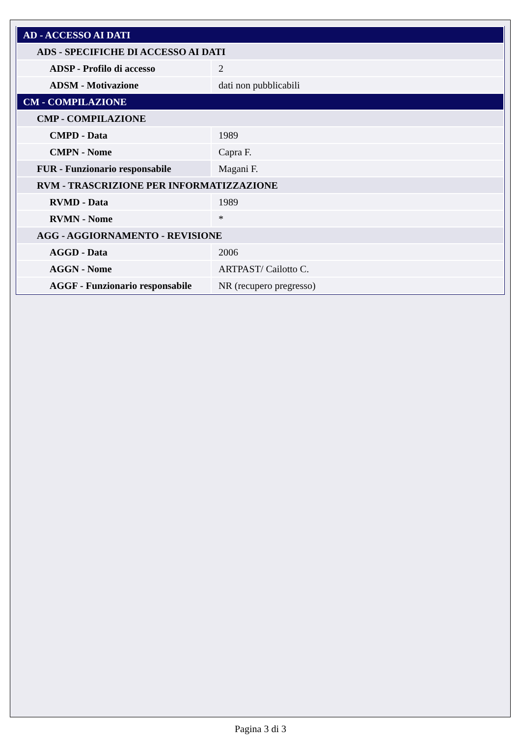| AD - ACCESSO AI DATI | |
| ADS - SPECIFICHE DI ACCESSO AI DATI | |
| ADSP - Profilo di accesso | 2 |
| ADSM - Motivazione | dati non pubblicabili |
| CM - COMPILAZIONE | |
| CMP - COMPILAZIONE | |
| CMPD - Data | 1989 |
| CMPN - Nome | Capra F. |
| FUR - Funzionario responsabile | Magani F. |
| RVM - TRASCRIZIONE PER INFORMATIZZAZIONE | |
| RVMD - Data | 1989 |
| RVMN - Nome | * |
| AGG - AGGIORNAMENTO - REVISIONE | |
| AGGD - Data | 2006 |
| AGGN - Nome | ARTPAST/ Cailotto C. |
| AGGF - Funzionario responsabile | NR (recupero pregresso) |
Pagina 3 di 3